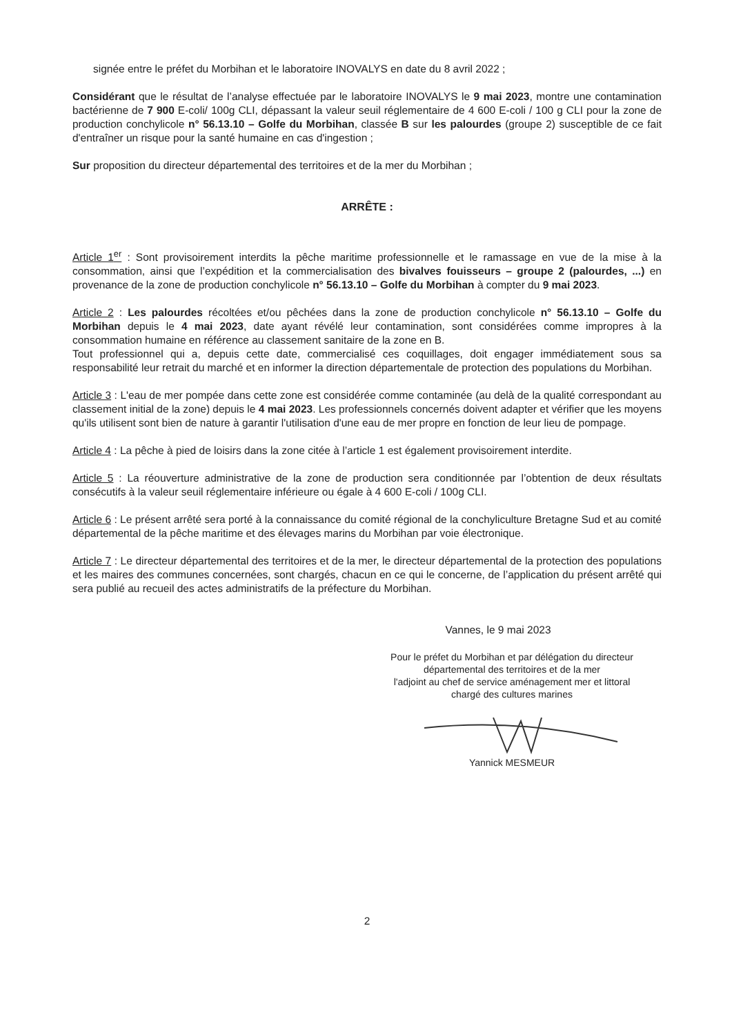signée entre le préfet du Morbihan et le laboratoire INOVALYS en date du 8 avril 2022 ;
Considérant que le résultat de l’analyse effectuée par le laboratoire INOVALYS le 9 mai 2023, montre une contamination bactérienne de 7 900 E-coli/ 100g CLI, dépassant la valeur seuil réglementaire de 4 600 E-coli / 100 g CLI pour la zone de production conchylicole n° 56.13.10 – Golfe du Morbihan, classée B sur les palourdes (groupe 2) susceptible de ce fait d'entraîner un risque pour la santé humaine en cas d'ingestion ;
Sur proposition du directeur départemental des territoires et de la mer du Morbihan ;
ARRÊTE :
Article 1<sup>er</sup> : Sont provisoirement interdits la pêche maritime professionnelle et le ramassage en vue de la mise à la consommation, ainsi que l’expédition et la commercialisation des bivalves fouisseurs – groupe 2 (palourdes, ...) en provenance de la zone de production conchylicole n° 56.13.10 – Golfe du Morbihan à compter du 9 mai 2023.
Article 2 : Les palourdes récoltées et/ou pêchées dans la zone de production conchylicole n° 56.13.10 – Golfe du Morbihan depuis le 4 mai 2023, date ayant révélé leur contamination, sont considérées comme impropres à la consommation humaine en référence au classement sanitaire de la zone en B.
Tout professionnel qui a, depuis cette date, commercialisé ces coquillages, doit engager immédiatement sous sa responsabilité leur retrait du marché et en informer la direction départementale de protection des populations du Morbihan.
Article 3 : L'eau de mer pompée dans cette zone est considérée comme contaminée (au delà de la qualité correspondant au classement initial de la zone) depuis le 4 mai 2023. Les professionnels concernés doivent adapter et vérifier que les moyens qu'ils utilisent sont bien de nature à garantir l'utilisation d'une eau de mer propre en fonction de leur lieu de pompage.
Article 4 : La pêche à pied de loisirs dans la zone citée à l’article 1 est également provisoirement interdite.
Article 5 : La réouverture administrative de la zone de production sera conditionnée par l’obtention de deux résultats consécutifs à la valeur seuil réglementaire inférieure ou égale à 4 600 E-coli / 100g CLI.
Article 6 : Le présent arrêté sera porté à la connaissance du comité régional de la conchyliculture Bretagne Sud et au comité départemental de la pêche maritime et des élevages marins du Morbihan par voie électronique.
Article 7 : Le directeur départemental des territoires et de la mer, le directeur départemental de la protection des populations et les maires des communes concernées, sont chargés, chacun en ce qui le concerne, de l’application du présent arrêté qui sera publié au recueil des actes administratifs de la préfecture du Morbihan.
Vannes, le 9 mai 2023
Pour le préfet du Morbihan et par délégation du directeur
départemental des territoires et de la mer
l'adjoint au chef de service aménagement mer et littoral
chargé des cultures marines
Yannick MESMEUR
2